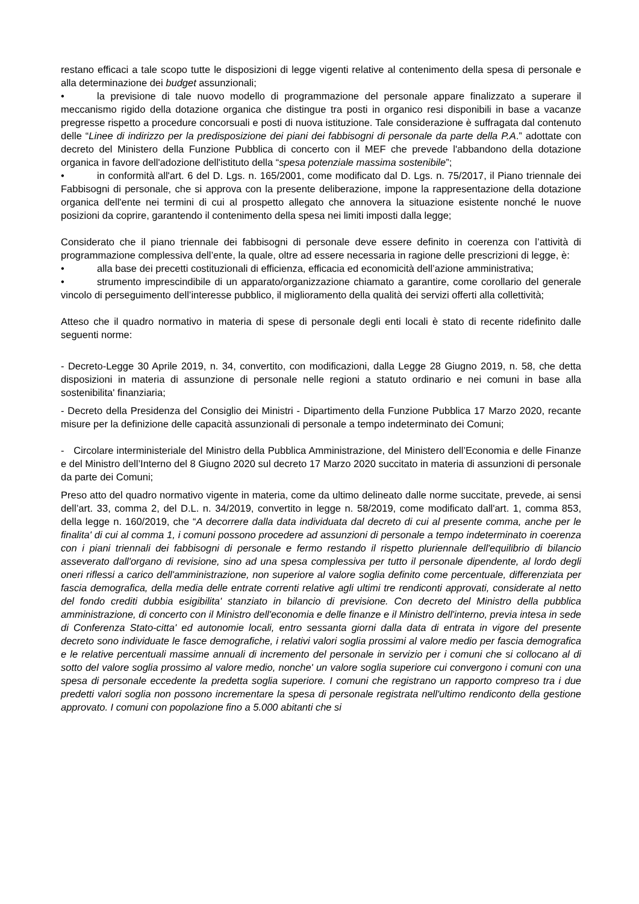restano efficaci a tale scopo tutte le disposizioni di legge vigenti relative al contenimento della spesa di personale e alla determinazione dei budget assunzionali;
• la previsione di tale nuovo modello di programmazione del personale appare finalizzato a superare il meccanismo rigido della dotazione organica che distingue tra posti in organico resi disponibili in base a vacanze pregresse rispetto a procedure concorsuali e posti di nuova istituzione. Tale considerazione è suffragata dal contenuto delle “Linee di indirizzo per la predisposizione dei piani dei fabbisogni di personale da parte della P.A.” adottate con decreto del Ministero della Funzione Pubblica di concerto con il MEF che prevede l'abbandono della dotazione organica in favore dell'adozione dell'istituto della “spesa potenziale massima sostenibile”;
• in conformità all'art. 6 del D. Lgs. n. 165/2001, come modificato dal D. Lgs. n. 75/2017, il Piano triennale dei Fabbisogni di personale, che si approva con la presente deliberazione, impone la rappresentazione della dotazione organica dell'ente nei termini di cui al prospetto allegato che annovera la situazione esistente nonché le nuove posizioni da coprire, garantendo il contenimento della spesa nei limiti imposti dalla legge;
Considerato che il piano triennale dei fabbisogni di personale deve essere definito in coerenza con l’attività di programmazione complessiva dell’ente, la quale, oltre ad essere necessaria in ragione delle prescrizioni di legge, è:
• alla base dei precetti costituzionali di efficienza, efficacia ed economicità dell’azione amministrativa;
• strumento imprescindibile di un apparato/organizzazione chiamato a garantire, come corollario del generale vincolo di perseguimento dell’interesse pubblico, il miglioramento della qualità dei servizi offerti alla collettività;
Atteso che il quadro normativo in materia di spese di personale degli enti locali è stato di recente ridefinito dalle seguenti norme:
- Decreto-Legge 30 Aprile 2019, n. 34, convertito, con modificazioni, dalla Legge 28 Giugno 2019, n. 58, che detta disposizioni in materia di assunzione di personale nelle regioni a statuto ordinario e nei comuni in base alla sostenibilita' finanziaria;
- Decreto della Presidenza del Consiglio dei Ministri - Dipartimento della Funzione Pubblica 17 Marzo 2020, recante misure per la definizione delle capacità assunzionali di personale a tempo indeterminato dei Comuni;
- Circolare interministeriale del Ministro della Pubblica Amministrazione, del Ministero dell’Economia e delle Finanze e del Ministro dell’Interno del 8 Giugno 2020 sul decreto 17 Marzo 2020 succitato in materia di assunzioni di personale da parte dei Comuni;
Preso atto del quadro normativo vigente in materia, come da ultimo delineato dalle norme succitate, prevede, ai sensi dell’art. 33, comma 2, del D.L. n. 34/2019, convertito in legge n. 58/2019, come modificato dall'art. 1, comma 853, della legge n. 160/2019, che “A decorrere dalla data individuata dal decreto di cui al presente comma, anche per le finalita' di cui al comma 1, i comuni possono procedere ad assunzioni di personale a tempo indeterminato in coerenza con i piani triennali dei fabbisogni di personale e fermo restando il rispetto pluriennale dell'equilibrio di bilancio asseverato dall'organo di revisione, sino ad una spesa complessiva per tutto il personale dipendente, al lordo degli oneri riflessi a carico dell'amministrazione, non superiore al valore soglia definito come percentuale, differenziata per fascia demografica, della media delle entrate correnti relative agli ultimi tre rendiconti approvati, considerate al netto del fondo crediti dubbia esigibilita' stanziato in bilancio di previsione. Con decreto del Ministro della pubblica amministrazione, di concerto con il Ministro dell'economia e delle finanze e il Ministro dell'interno, previa intesa in sede di Conferenza Stato-citta' ed autonomie locali, entro sessanta giorni dalla data di entrata in vigore del presente decreto sono individuate le fasce demografiche, i relativi valori soglia prossimi al valore medio per fascia demografica e le relative percentuali massime annuali di incremento del personale in servizio per i comuni che si collocano al di sotto del valore soglia prossimo al valore medio, nonche' un valore soglia superiore cui convergono i comuni con una spesa di personale eccedente la predetta soglia superiore. I comuni che registrano un rapporto compreso tra i due predetti valori soglia non possono incrementare la spesa di personale registrata nell'ultimo rendiconto della gestione approvato. I comuni con popolazione fino a 5.000 abitanti che si